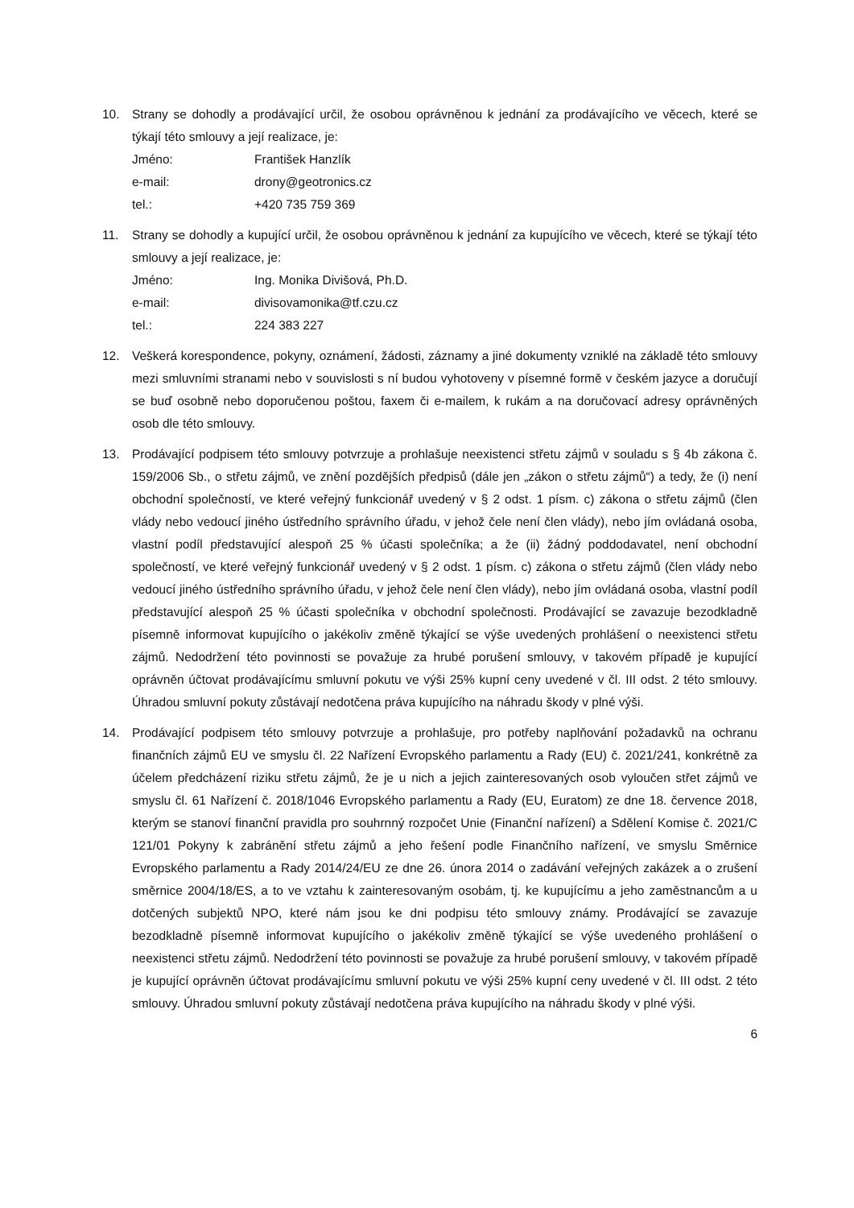10. Strany se dohodly a prodávající určil, že osobou oprávněnou k jednání za prodávajícího ve věcech, které se týkají této smlouvy a její realizace, je:
Jméno: František Hanzlík
e-mail: drony@geotronics.cz
tel.: +420 735 759 369
11. Strany se dohodly a kupující určil, že osobou oprávněnou k jednání za kupujícího ve věcech, které se týkají této smlouvy a její realizace, je:
Jméno: Ing. Monika Divišová, Ph.D.
e-mail: divisovamonika@tf.czu.cz
tel.: 224 383 227
12. Veškerá korespondence, pokyny, oznámení, žádosti, záznamy a jiné dokumenty vzniklé na základě této smlouvy mezi smluvními stranami nebo v souvislosti s ní budou vyhotoveny v písemné formě v českém jazyce a doručují se buď osobně nebo doporučenou poštou, faxem či e-mailem, k rukám a na doručovací adresy oprávněných osob dle této smlouvy.
13. Prodávající podpisem této smlouvy potvrzuje a prohlašuje neexistenci střetu zájmů v souladu s § 4b zákona č. 159/2006 Sb., o střetu zájmů, ve znění pozdějších předpisů (dále jen „zákon o střetu zájmů“) a tedy, že (i) není obchodní společností, ve které veřejný funkcionář uvedený v § 2 odst. 1 písm. c) zákona o střetu zájmů (člen vlády nebo vedoucí jiného ústředního správního úřadu, v jehož čele není člen vlády), nebo jím ovládaná osoba, vlastní podíl představující alespoň 25 % účasti společníka; a že (ii) žádný poddodavatel, není obchodní společností, ve které veřejný funkcionář uvedený v § 2 odst. 1 písm. c) zákona o střetu zájmů (člen vlády nebo vedoucí jiného ústředního správního úřadu, v jehož čele není člen vlády), nebo jím ovládaná osoba, vlastní podíl představující alespoň 25 % účasti společníka v obchodní společnosti. Prodávající se zavazuje bezodkladně písemně informovat kupujícího o jakékoliv změně týkající se výše uvedených prohlášení o neexistenci střetu zájmů. Nedodržení této povinnosti se považuje za hrubé porušení smlouvy, v takovém případě je kupující oprávněn účtovat prodávajícímu smluvní pokutu ve výši 25% kupní ceny uvedené v čl. III odst. 2 této smlouvy. Úhradou smluvní pokuty zůstávají nedotčena práva kupujícího na náhradu škody v plné výši.
14. Prodávající podpisem této smlouvy potvrzuje a prohlašuje, pro potřeby naplňování požadavků na ochranu finančních zájmů EU ve smyslu čl. 22 Nařízení Evropského parlamentu a Rady (EU) č. 2021/241, konkrétně za účelem předcházení riziku střetu zájmů, že je u nich a jejich zainteresovaných osob vyloučen střet zájmů ve smyslu čl. 61 Nařízení č. 2018/1046 Evropského parlamentu a Rady (EU, Euratom) ze dne 18. července 2018, kterým se stanoví finanční pravidla pro souhrnný rozpočet Unie (Finanční nařízení) a Sdělení Komise č. 2021/C 121/01 Pokyny k zabránění střetu zájmů a jeho řešení podle Finančního nařízení, ve smyslu Směrnice Evropského parlamentu a Rady 2014/24/EU ze dne 26. února 2014 o zadávání veřejných zakázek a o zrušení směrnice 2004/18/ES, a to ve vztahu k zainteresovaným osobám, tj. ke kupujícímu a jeho zaměstnancům a u dotčených subjektů NPO, které nám jsou ke dni podpisu této smlouvy známy. Prodávající se zavazuje bezodkladně písemně informovat kupujícího o jakékoliv změně týkající se výše uvedeného prohlášení o neexistenci střetu zájmů. Nedodržení této povinnosti se považuje za hrubé porušení smlouvy, v takovém případě je kupující oprávněn účtovat prodávajícímu smluvní pokutu ve výši 25% kupní ceny uvedené v čl. III odst. 2 této smlouvy. Úhradou smluvní pokuty zůstávají nedotčena práva kupujícího na náhradu škody v plné výši.
6